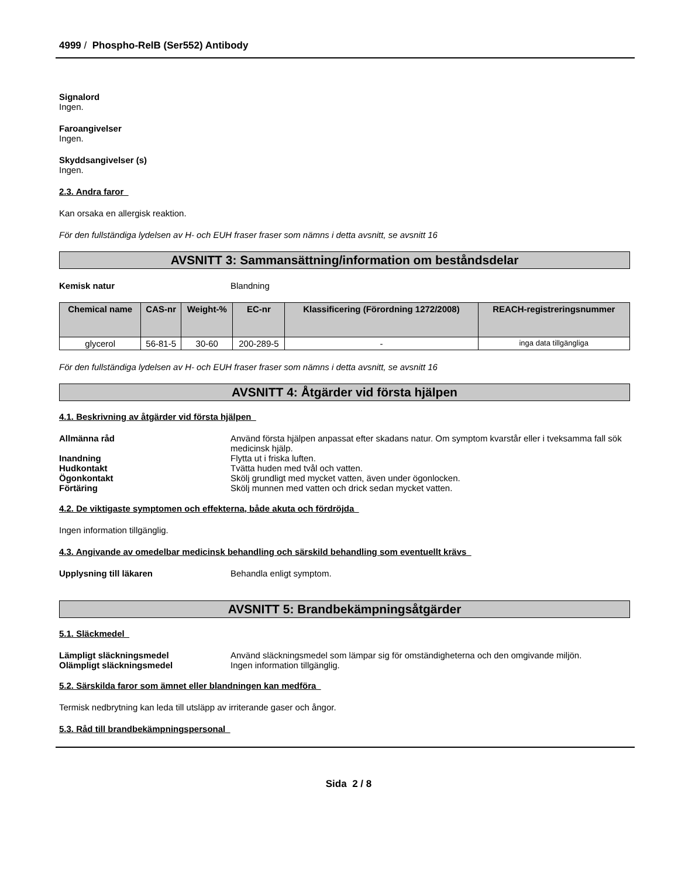4999 / Phospho-RelB (Ser552) Antibody
Signalord
Ingen.
Faroangivelser
Ingen.
Skyddsangivelser (s)
Ingen.
2.3. Andra faror
Kan orsaka en allergisk reaktion.
För den fullständiga lydelsen av H- och EUH fraser fraser som nämns i detta avsnitt, se avsnitt 16
AVSNITT 3: Sammansättning/information om beståndsdelar
Kemisk natur Blandning
| Chemical name | CAS-nr | Weight-% | EC-nr | Klassificering (Förordning 1272/2008) | REACH-registreringsnummer |
| --- | --- | --- | --- | --- | --- |
| glycerol | 56-81-5 | 30-60 | 200-289-5 | - | inga data tillgängliga |
För den fullständiga lydelsen av H- och EUH fraser fraser som nämns i detta avsnitt, se avsnitt 16
AVSNITT 4: Åtgärder vid första hjälpen
4.1. Beskrivning av åtgärder vid första hjälpen
Allmänna råd Använd första hjälpen anpassat efter skadans natur. Om symptom kvarstår eller i tveksamma fall sök medicinsk hjälp.
Inandning Flytta ut i friska luften.
Hudkontakt Tvätta huden med tvål och vatten.
Ögonkontakt Skölj grundligt med mycket vatten, även under ögonlocken.
Förtäring Skölj munnen med vatten och drick sedan mycket vatten.
4.2. De viktigaste symptomen och effekterna, både akuta och fördröjda
Ingen information tillgänglig.
4.3. Angivande av omedelbar medicinsk behandling och särskild behandling som eventuellt krävs
Upplysning till läkaren Behandla enligt symptom.
AVSNITT 5: Brandbekämpningsåtgärder
5.1. Släckmedel
Lämpligt släckningsmedel Använd släckningsmedel som lämpar sig för omständigheterna och den omgivande miljön.
Olämpligt släckningsmedel Ingen information tillgänglig.
5.2. Särskilda faror som ämnet eller blandningen kan medföra
Termisk nedbrytning kan leda till utsläpp av irriterande gaser och ångor.
5.3. Råd till brandbekämpningspersonal
Sida 2 / 8